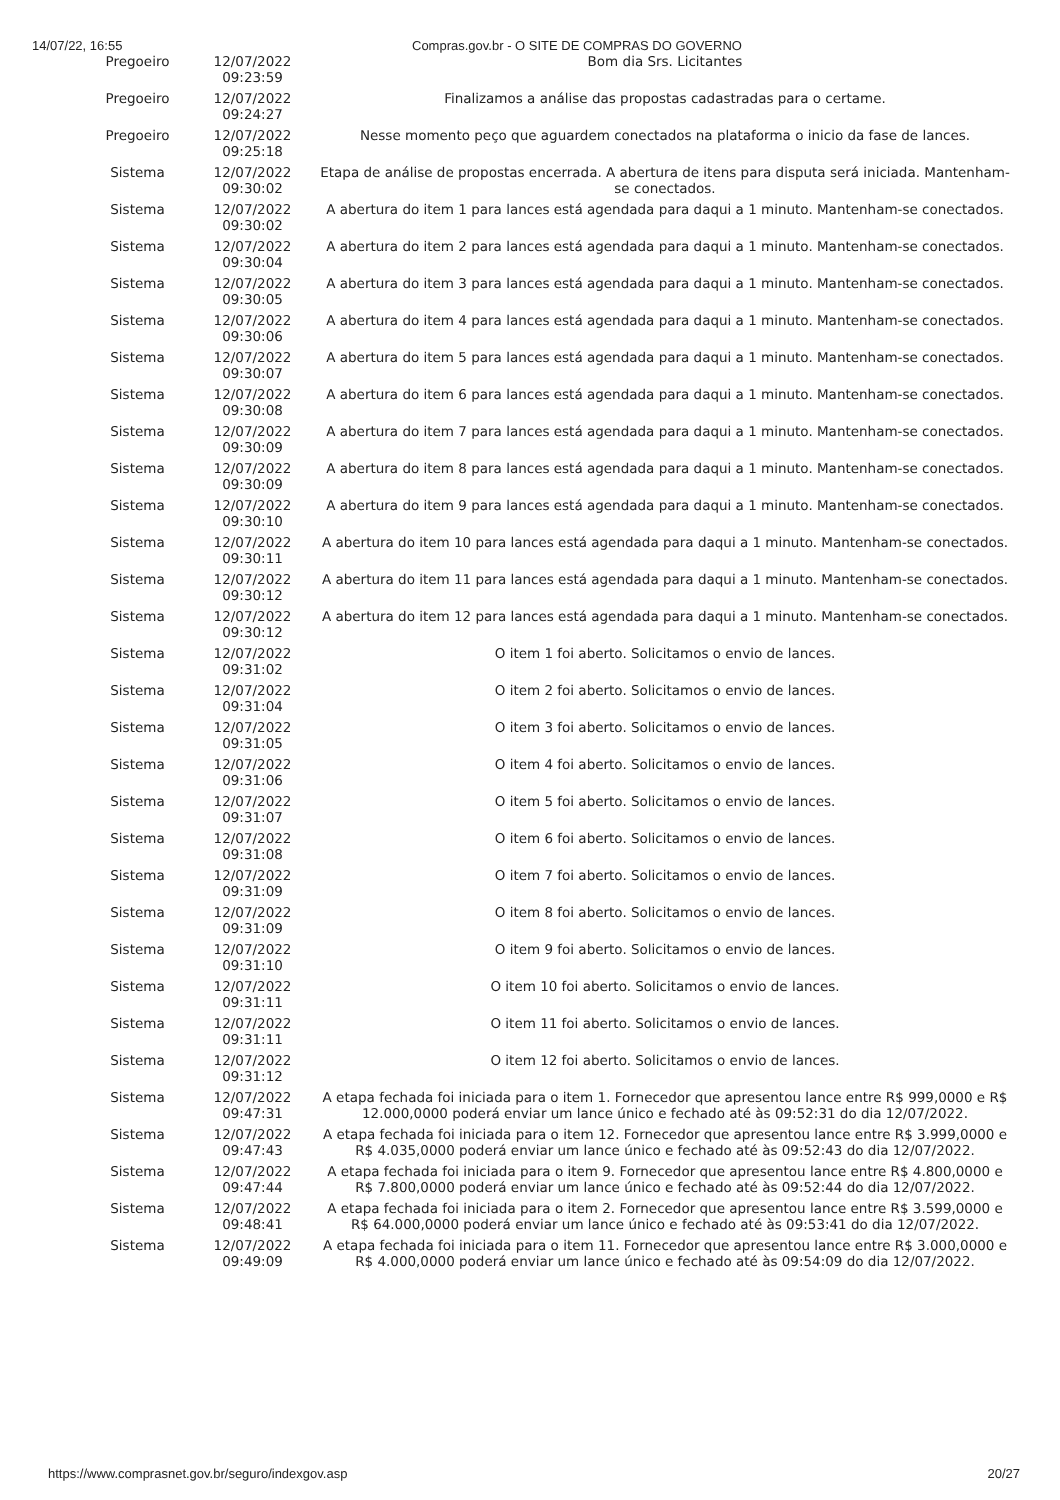14/07/22, 16:55 Compras.gov.br - O SITE DE COMPRAS DO GOVERNO
| Pregoeiro | 12/07/2022 09:23:59 | Bom dia Srs. Licitantes |
| Pregoeiro | 12/07/2022 09:24:27 | Finalizamos a análise das propostas cadastradas para o certame. |
| Pregoeiro | 12/07/2022 09:25:18 | Nesse momento peço que aguardem conectados na plataforma o inicio da fase de lances. |
| Sistema | 12/07/2022 09:30:02 | Etapa de análise de propostas encerrada. A abertura de itens para disputa será iniciada. Mantenham-se conectados. |
| Sistema | 12/07/2022 09:30:02 | A abertura do item 1 para lances está agendada para daqui a 1 minuto. Mantenham-se conectados. |
| Sistema | 12/07/2022 09:30:04 | A abertura do item 2 para lances está agendada para daqui a 1 minuto. Mantenham-se conectados. |
| Sistema | 12/07/2022 09:30:05 | A abertura do item 3 para lances está agendada para daqui a 1 minuto. Mantenham-se conectados. |
| Sistema | 12/07/2022 09:30:06 | A abertura do item 4 para lances está agendada para daqui a 1 minuto. Mantenham-se conectados. |
| Sistema | 12/07/2022 09:30:07 | A abertura do item 5 para lances está agendada para daqui a 1 minuto. Mantenham-se conectados. |
| Sistema | 12/07/2022 09:30:08 | A abertura do item 6 para lances está agendada para daqui a 1 minuto. Mantenham-se conectados. |
| Sistema | 12/07/2022 09:30:09 | A abertura do item 7 para lances está agendada para daqui a 1 minuto. Mantenham-se conectados. |
| Sistema | 12/07/2022 09:30:09 | A abertura do item 8 para lances está agendada para daqui a 1 minuto. Mantenham-se conectados. |
| Sistema | 12/07/2022 09:30:10 | A abertura do item 9 para lances está agendada para daqui a 1 minuto. Mantenham-se conectados. |
| Sistema | 12/07/2022 09:30:11 | A abertura do item 10 para lances está agendada para daqui a 1 minuto. Mantenham-se conectados. |
| Sistema | 12/07/2022 09:30:12 | A abertura do item 11 para lances está agendada para daqui a 1 minuto. Mantenham-se conectados. |
| Sistema | 12/07/2022 09:30:12 | A abertura do item 12 para lances está agendada para daqui a 1 minuto. Mantenham-se conectados. |
| Sistema | 12/07/2022 09:31:02 | O item 1 foi aberto. Solicitamos o envio de lances. |
| Sistema | 12/07/2022 09:31:04 | O item 2 foi aberto. Solicitamos o envio de lances. |
| Sistema | 12/07/2022 09:31:05 | O item 3 foi aberto. Solicitamos o envio de lances. |
| Sistema | 12/07/2022 09:31:06 | O item 4 foi aberto. Solicitamos o envio de lances. |
| Sistema | 12/07/2022 09:31:07 | O item 5 foi aberto. Solicitamos o envio de lances. |
| Sistema | 12/07/2022 09:31:08 | O item 6 foi aberto. Solicitamos o envio de lances. |
| Sistema | 12/07/2022 09:31:09 | O item 7 foi aberto. Solicitamos o envio de lances. |
| Sistema | 12/07/2022 09:31:09 | O item 8 foi aberto. Solicitamos o envio de lances. |
| Sistema | 12/07/2022 09:31:10 | O item 9 foi aberto. Solicitamos o envio de lances. |
| Sistema | 12/07/2022 09:31:11 | O item 10 foi aberto. Solicitamos o envio de lances. |
| Sistema | 12/07/2022 09:31:11 | O item 11 foi aberto. Solicitamos o envio de lances. |
| Sistema | 12/07/2022 09:31:12 | O item 12 foi aberto. Solicitamos o envio de lances. |
| Sistema | 12/07/2022 09:47:31 | A etapa fechada foi iniciada para o item 1. Fornecedor que apresentou lance entre R$ 999,0000 e R$ 12.000,0000 poderá enviar um lance único e fechado até às 09:52:31 do dia 12/07/2022. |
| Sistema | 12/07/2022 09:47:43 | A etapa fechada foi iniciada para o item 12. Fornecedor que apresentou lance entre R$ 3.999,0000 e R$ 4.035,0000 poderá enviar um lance único e fechado até às 09:52:43 do dia 12/07/2022. |
| Sistema | 12/07/2022 09:47:44 | A etapa fechada foi iniciada para o item 9. Fornecedor que apresentou lance entre R$ 4.800,0000 e R$ 7.800,0000 poderá enviar um lance único e fechado até às 09:52:44 do dia 12/07/2022. |
| Sistema | 12/07/2022 09:48:41 | A etapa fechada foi iniciada para o item 2. Fornecedor que apresentou lance entre R$ 3.599,0000 e R$ 64.000,0000 poderá enviar um lance único e fechado até às 09:53:41 do dia 12/07/2022. |
| Sistema | 12/07/2022 09:49:09 | A etapa fechada foi iniciada para o item 11. Fornecedor que apresentou lance entre R$ 3.000,0000 e R$ 4.000,0000 poderá enviar um lance único e fechado até às 09:54:09 do dia 12/07/2022. |
https://www.comprasnet.gov.br/seguro/indexgov.asp 20/27